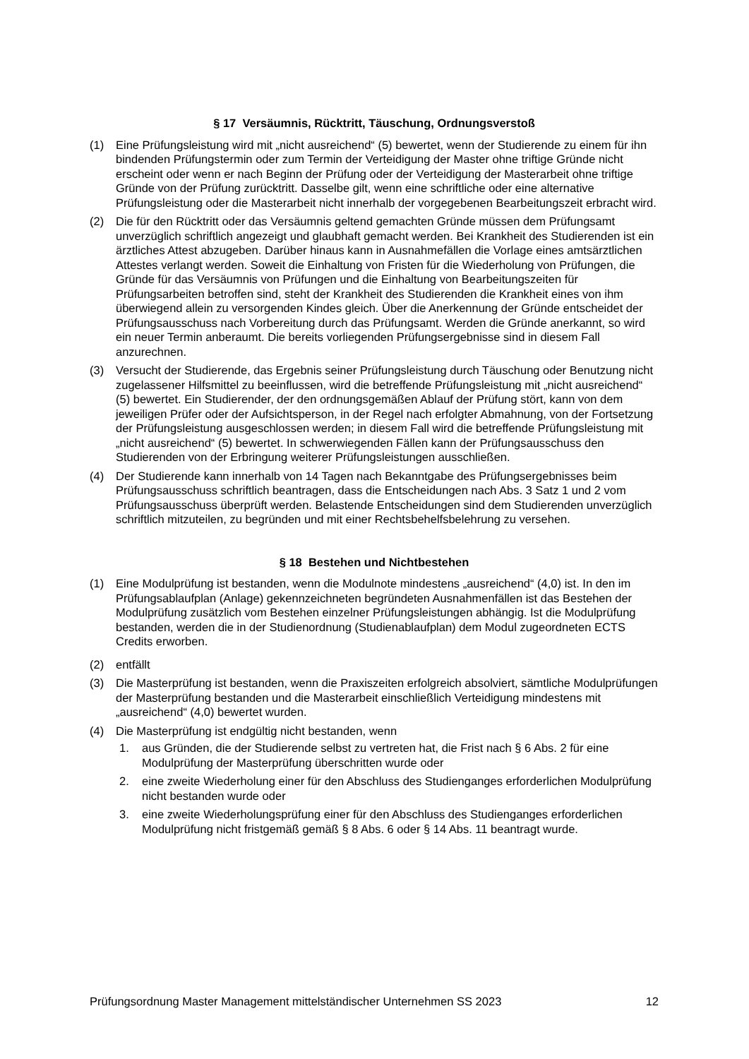§ 17 Versäumnis, Rücktritt, Täuschung, Ordnungsverstoß
(1) Eine Prüfungsleistung wird mit „nicht ausreichend“ (5) bewertet, wenn der Studierende zu einem für ihn bindenden Prüfungstermin oder zum Termin der Verteidigung der Master ohne triftige Gründe nicht erscheint oder wenn er nach Beginn der Prüfung oder der Verteidigung der Masterarbeit ohne triftige Gründe von der Prüfung zurücktritt. Dasselbe gilt, wenn eine schriftliche oder eine alternative Prüfungsleistung oder die Masterarbeit nicht innerhalb der vorgegebenen Bearbeitungszeit erbracht wird.
(2) Die für den Rücktritt oder das Versäumnis geltend gemachten Gründe müssen dem Prüfungsamt unverzüglich schriftlich angezeigt und glaubhaft gemacht werden. Bei Krankheit des Studierenden ist ein ärztliches Attest abzugeben. Darüber hinaus kann in Ausnahmefällen die Vorlage eines amtsärztlichen Attestes verlangt werden. Soweit die Einhaltung von Fristen für die Wiederholung von Prüfungen, die Gründe für das Versäumnis von Prüfungen und die Einhaltung von Bearbeitungszeiten für Prüfungsarbeiten betroffen sind, steht der Krankheit des Studierenden die Krankheit eines von ihm überwiegend allein zu versorgenden Kindes gleich. Über die Anerkennung der Gründe entscheidet der Prüfungsausschuss nach Vorbereitung durch das Prüfungsamt. Werden die Gründe anerkannt, so wird ein neuer Termin anberaumt. Die bereits vorliegenden Prüfungsergebnisse sind in diesem Fall anzurechnen.
(3) Versucht der Studierende, das Ergebnis seiner Prüfungsleistung durch Täuschung oder Benutzung nicht zugelassener Hilfsmittel zu beeinflussen, wird die betreffende Prüfungsleistung mit „nicht ausreichend“ (5) bewertet. Ein Studierender, der den ordnungsgemäßen Ablauf der Prüfung stört, kann von dem jeweiligen Prüfer oder der Aufsichtsperson, in der Regel nach erfolgter Abmahnung, von der Fortsetzung der Prüfungsleistung ausgeschlossen werden; in diesem Fall wird die betreffende Prüfungsleistung mit „nicht ausreichend“ (5) bewertet. In schwerwiegenden Fällen kann der Prüfungsausschuss den Studierenden von der Erbringung weiterer Prüfungsleistungen ausschließen.
(4) Der Studierende kann innerhalb von 14 Tagen nach Bekanntgabe des Prüfungsergebnisses beim Prüfungsausschuss schriftlich beantragen, dass die Entscheidungen nach Abs. 3 Satz 1 und 2 vom Prüfungsausschuss überprüft werden. Belastende Entscheidungen sind dem Studierenden unverzüglich schriftlich mitzuteilen, zu begründen und mit einer Rechtsbehelfsbelehrung zu versehen.
§ 18 Bestehen und Nichtbestehen
(1) Eine Modulprüfung ist bestanden, wenn die Modulnote mindestens „ausreichend“ (4,0) ist. In den im Prüfungsablaufplan (Anlage) gekennzeichneten begründeten Ausnahmenfällen ist das Bestehen der Modulprüfung zusätzlich vom Bestehen einzelner Prüfungsleistungen abhängig. Ist die Modulprüfung bestanden, werden die in der Studienordnung (Studienablaufplan) dem Modul zugeordneten ECTS Credits erworben.
(2) entfällt
(3) Die Masterprüfung ist bestanden, wenn die Praxiszeiten erfolgreich absolviert, sämtliche Modulprüfungen der Masterprüfung bestanden und die Masterarbeit einschließlich Verteidigung mindestens mit „ausreichend“ (4,0) bewertet wurden.
(4) Die Masterprüfung ist endgültig nicht bestanden, wenn
1. aus Gründen, die der Studierende selbst zu vertreten hat, die Frist nach § 6 Abs. 2 für eine Modulprüfung der Masterprüfung überschritten wurde oder
2. eine zweite Wiederholung einer für den Abschluss des Studienganges erforderlichen Modulprüfung nicht bestanden wurde oder
3. eine zweite Wiederholungsprüfung einer für den Abschluss des Studienganges erforderlichen Modulprüfung nicht fristgemäß gemäß § 8 Abs. 6 oder § 14 Abs. 11 beantragt wurde.
Prüfungsordnung Master Management mittelständischer Unternehmen SS 2023 12